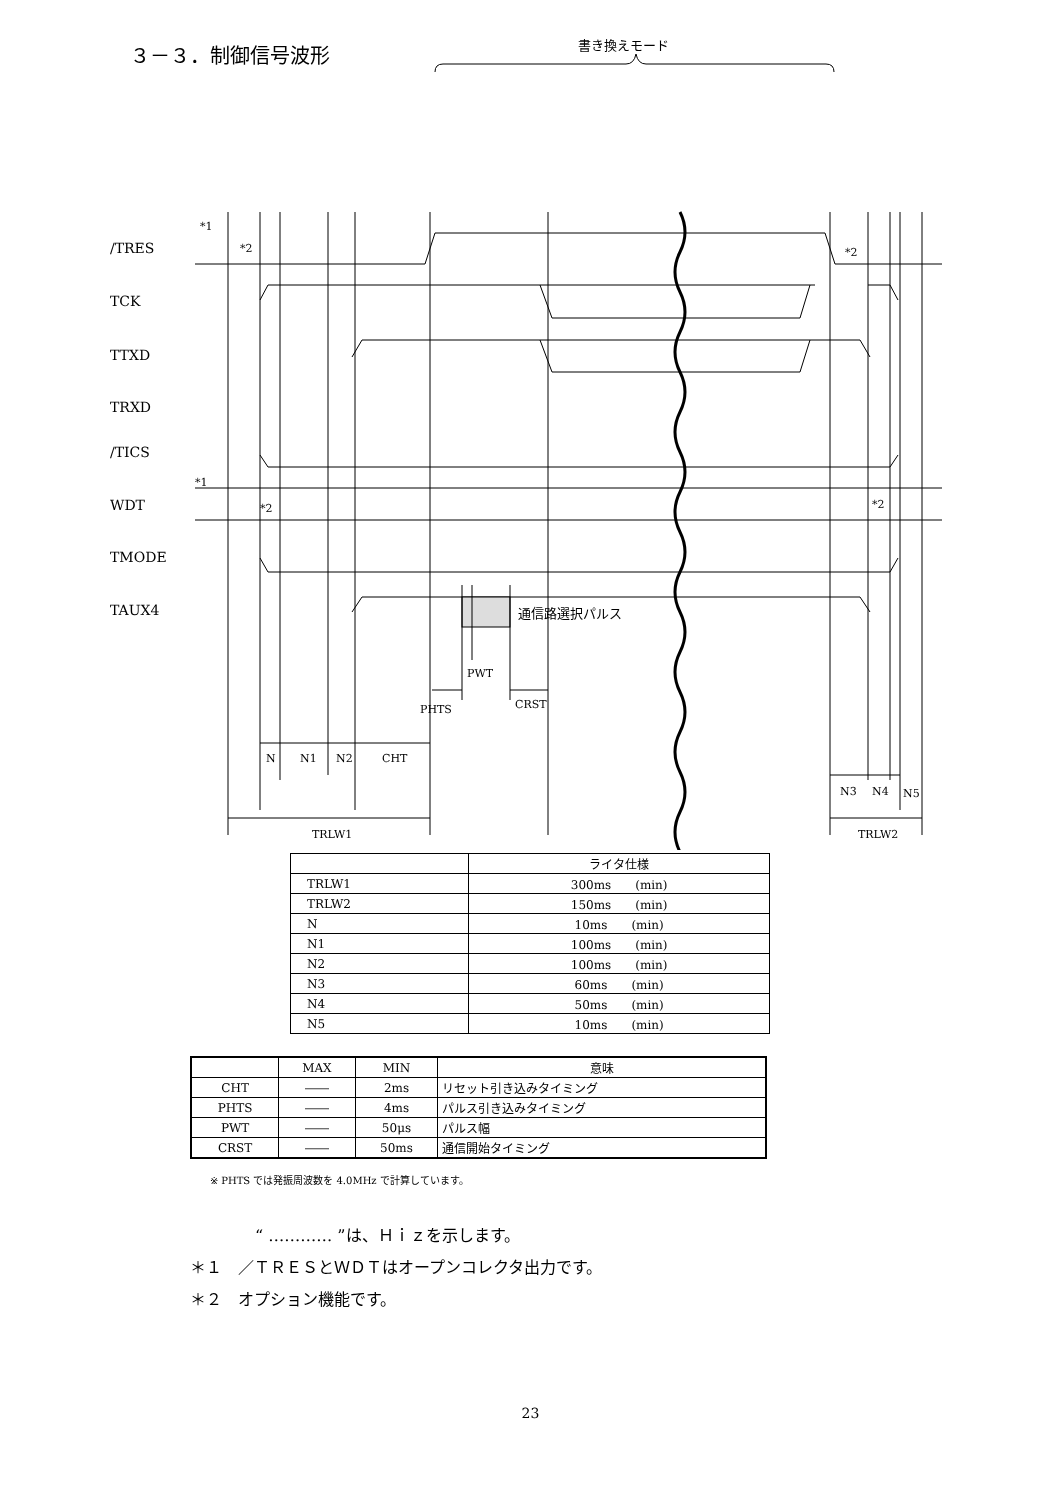３－３．制御信号波形
書き換えモード
/TRES
TCK
TTXD
TRXD
/TICS
WDT
TMODE
TAUX4
*1
*2
*2
*1
*2
*2
通信路選択パルス
PWT
PHTS
CRST
N
N1
N2
CHT
N3
N4
N5
TRLW1
TRLW2
| | ライタ仕様 |
| --- | --- |
| TRLW1 | 300ms (min) |
| TRLW2 | 150ms (min) |
| N | 10ms (min) |
| N1 | 100ms (min) |
| N2 | 100ms (min) |
| N3 | 60ms (min) |
| N4 | 50ms (min) |
| N5 | 10ms (min) |
| | MAX | MIN | 意味 |
| --- | --- | --- | --- |
| CHT | ―― | 2ms | リセット引き込みタイミング |
| PHTS | ―― | 4ms | パルス引き込みタイミング |
| PWT | ―― | 50μs | パルス幅 |
| CRST | ―― | 50ms | 通信開始タイミング |
※ PHTS では発振周波数を 4.0MHz で計算しています。
“ ………… ”は、Ｈｉｚを示します。
＊１　／ＴＲＥＳとＷＤＴはオープンコレクタ出力です。
＊２　オプション機能です。
23